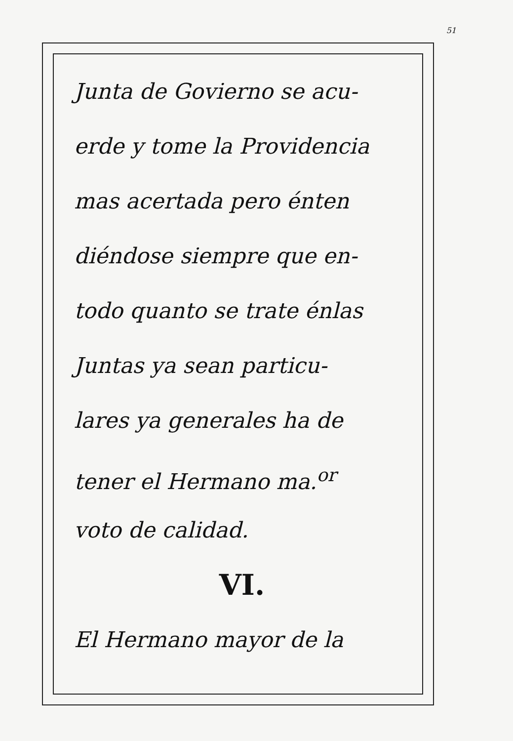51
Junta de Govierno se acu-
erde y tome la Providencia
mas acertada pero énten
diéndose siempre que en-
todo quanto se trate énlas
Juntas ya sean particu-
lares ya generales ha de
tener el Hermano ma.<sup>or</sup>
voto de calidad.
VI.
El Hermano mayor de la